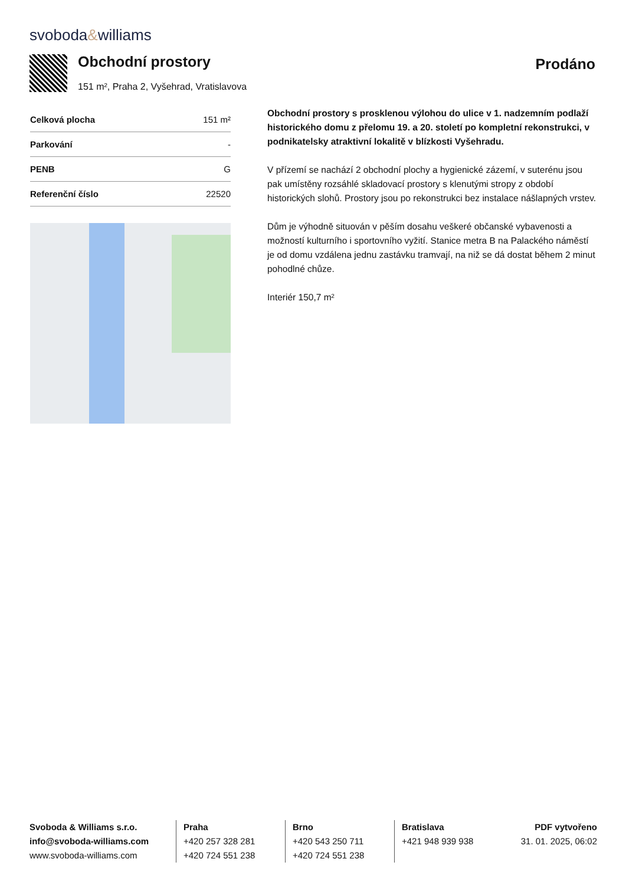svoboda&williams
Obchodní prostory
151 m², Praha 2, Vyšehrad, Vratislavova
Prodáno
| Celková plocha | 151 m² |
| Parkování | - |
| PENB | G |
| Referenční číslo | 22520 |
Obchodní prostory s prosklenou výlohou do ulice v 1. nadzemním podlaží historického domu z přelomu 19. a 20. století po kompletní rekonstrukci, v podnikatelsky atraktivní lokalitě v blízkosti Vyšehradu.
V přízemí se nachází 2 obchodní plochy a hygienické zázemí, v suterénu jsou pak umístěny rozsáhlé skladovací prostory s klenutými stropy z období historických slohů. Prostory jsou po rekonstrukci bez instalace nášlapných vrstev.
Dům je výhodně situován v pěším dosahu veškeré občanské vybavenosti a možností kulturního i sportovního vyžití. Stanice metra B na Palackého náměstí je od domu vzdálena jednu zastávku tramvají, na niž se dá dostat během 2 minut pohodlné chůze.
Interiér 150,7 m²
Svoboda & Williams s.r.o.
info@svoboda-williams.com
www.svoboda-williams.com
Praha
+420 257 328 281
+420 724 551 238
Brno
+420 543 250 711
+420 724 551 238
Bratislava
+421 948 939 938
PDF vytvořeno
31. 01. 2025, 06:02